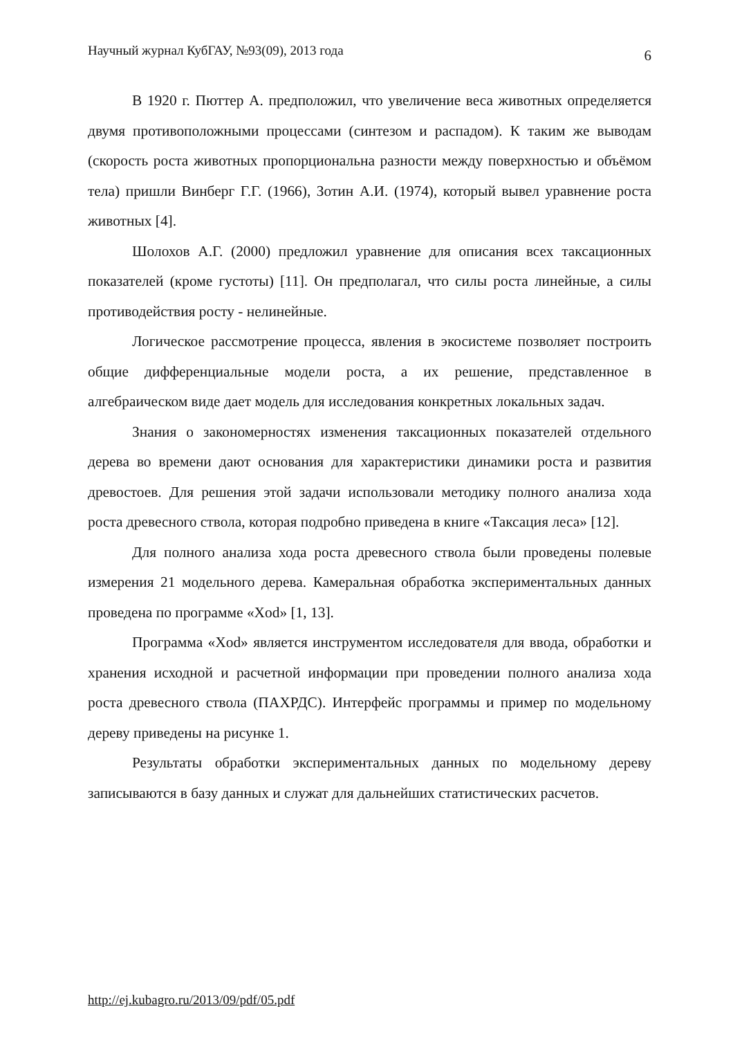Научный журнал КубГАУ, №93(09), 2013 года 6
В 1920 г. Пюттер А. предположил, что увеличение веса животных определяется двумя противоположными процессами (синтезом и распадом). К таким же выводам (скорость роста животных пропорциональна разности между поверхностью и объёмом тела) пришли Винберг Г.Г. (1966), Зотин А.И. (1974), который вывел уравнение роста животных [4].
Шолохов А.Г. (2000) предложил уравнение для описания всех таксационных показателей (кроме густоты) [11]. Он предполагал, что силы роста линейные, а силы противодействия росту - нелинейные.
Логическое рассмотрение процесса, явления в экосистеме позволяет построить общие дифференциальные модели роста, а их решение, представленное в алгебраическом виде дает модель для исследования конкретных локальных задач.
Знания о закономерностях изменения таксационных показателей отдельного дерева во времени дают основания для характеристики динамики роста и развития древостоев. Для решения этой задачи использовали методику полного анализа хода роста древесного ствола, которая подробно приведена в книге «Таксация леса» [12].
Для полного анализа хода роста древесного ствола были проведены полевые измерения 21 модельного дерева. Камеральная обработка экспериментальных данных проведена по программе «Xod» [1, 13].
Программа «Xod» является инструментом исследователя для ввода, обработки и хранения исходной и расчетной информации при проведении полного анализа хода роста древесного ствола (ПАХРДС). Интерфейс программы и пример по модельному дереву приведены на рисунке 1.
Результаты обработки экспериментальных данных по модельному дереву записываются в базу данных и служат для дальнейших статистических расчетов.
http://ej.kubagro.ru/2013/09/pdf/05.pdf